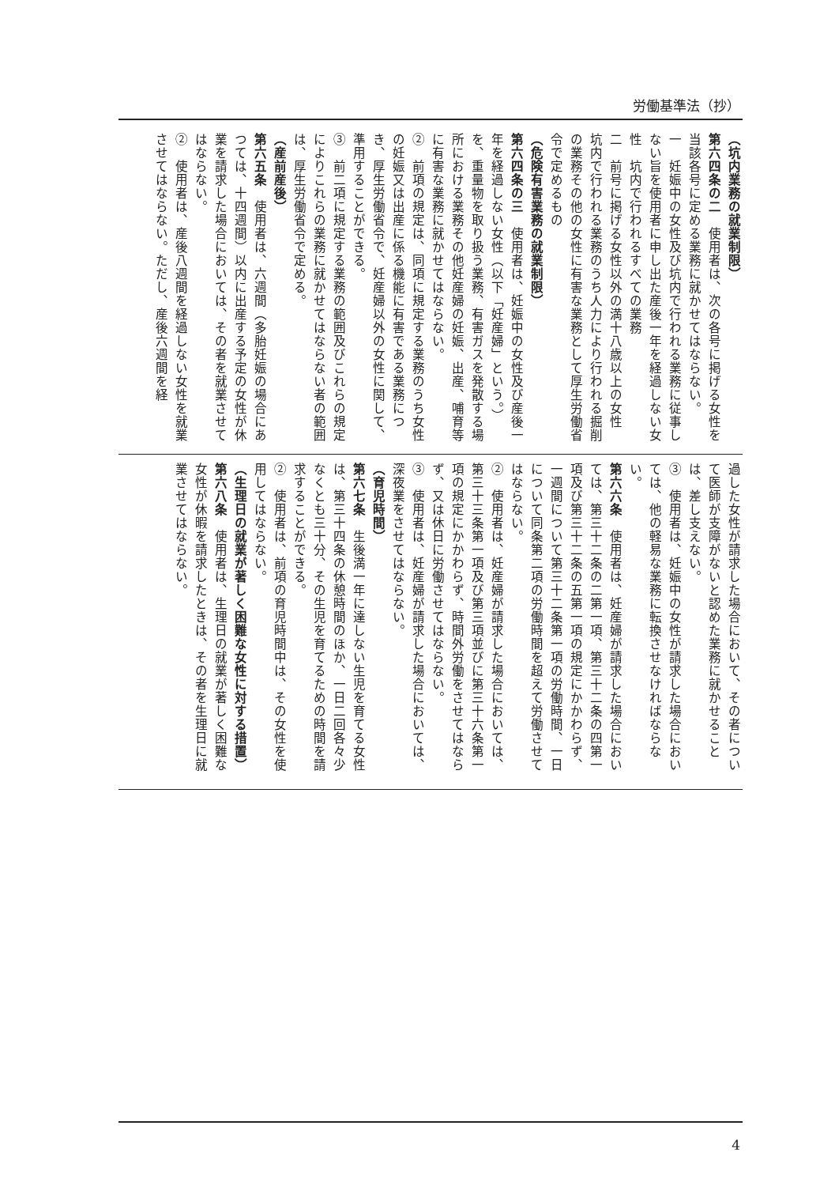労働基準法（抄）
（坑内業務の就業制限）
第六四条の二　使用者は、次の各号に掲げる女性を当該各号に定める業務に就かせてはならない。
一　妊娠中の女性及び坑内で行われる業務に従事しない旨を使用者に申し出た産後一年を経過しない女性　坑内で行われるすべての業務
二　前号に掲げる女性以外の満十八歳以上の女性　坑内で行われる業務のうち人力により行われる掘削の業務その他の女性に有害な業務として厚生労働省令で定めるもの
（危険有害業務の就業制限）
第六四条の三　使用者は、妊娠中の女性及び産後一年を経過しない女性（以下「妊産婦」という。）を、重量物を取り扱う業務、有害ガスを発散する場所における業務その他妊産婦の妊娠、出産、哺育等に有害な業務に就かせてはならない。
②　前項の規定は、同項に規定する業務のうち女性の妊娠又は出産に係る機能に有害である業務につき、厚生労働省令で、妊産婦以外の女性に関して、準用することができる。
③　前二項に規定する業務の範囲及びこれらの規定によりこれらの業務に就かせてはならない者の範囲は、厚生労働省令で定める。
（産前産後）
第六五条　使用者は、六週間（多胎妊娠の場合にあつては、十四週間）以内に出産する予定の女性が休業を請求した場合においては、その者を就業させてはならない。
②　使用者は、産後八週間を経過しない女性を就業させてはならない。ただし、産後六週間を経
過した女性が請求した場合において、その者について医師が支障がないと認めた業務に就かせることは、差し支えない。
③　使用者は、妊娠中の女性が請求した場合においては、他の軽易な業務に転換させなければならない。
第六六条　使用者は、妊産婦が請求した場合においては、第三十二条の二第一項、第三十二条の四第一項及び第三十二条の五第一項の規定にかかわらず、一週間について第三十二条第一項の労働時間、一日について同条第二項の労働時間を超えて労働させてはならない。
②　使用者は、妊産婦が請求した場合においては、第三十三条第一項及び第三項並びに第三十六条第一項の規定にかかわらず、時間外労働をさせてはならず、又は休日に労働させてはならない。
③　使用者は、妊産婦が請求した場合においては、深夜業をさせてはならない。
（育児時間）
第六七条　生後満一年に達しない生児を育てる女性は、第三十四条の休憩時間のほか、一日二回各々少なくとも三十分、その生児を育てるための時間を請求することができる。
②　使用者は、前項の育児時間中は、その女性を使用してはならない。
（生理日の就業が著しく困難な女性に対する措置）
第六八条　使用者は、生理日の就業が著しく困難な女性が休暇を請求したときは、その者を生理日に就業させてはならない。
4